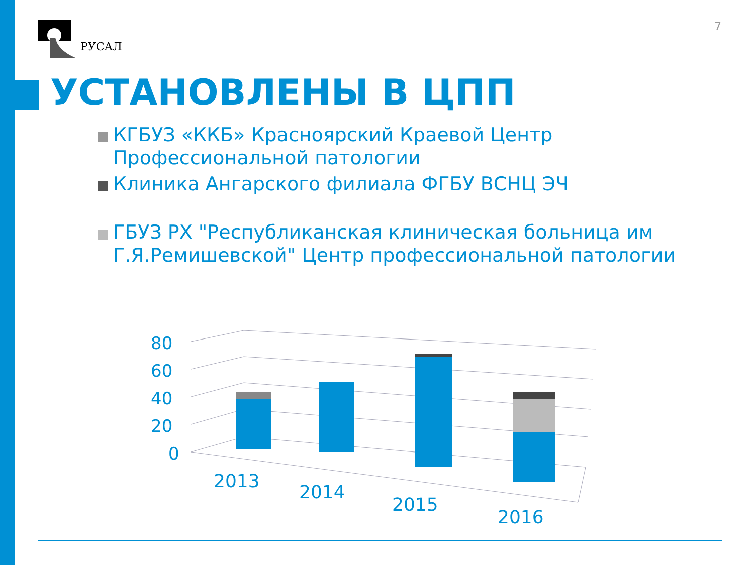РУСАЛ
7
УСТАНОВЛЕНЫ В ЦПП
КГБУЗ «ККБ» Красноярский Краевой Центр Профессиональной патологии
Клиника Ангарского филиала ФГБУ ВСНЦ ЭЧ
ГБУЗ РХ "Республиканская клиническая больница им Г.Я.Ремишевской" Центр профессиональной патологии
80
60
40
20
0
2013
2014
2015
2016